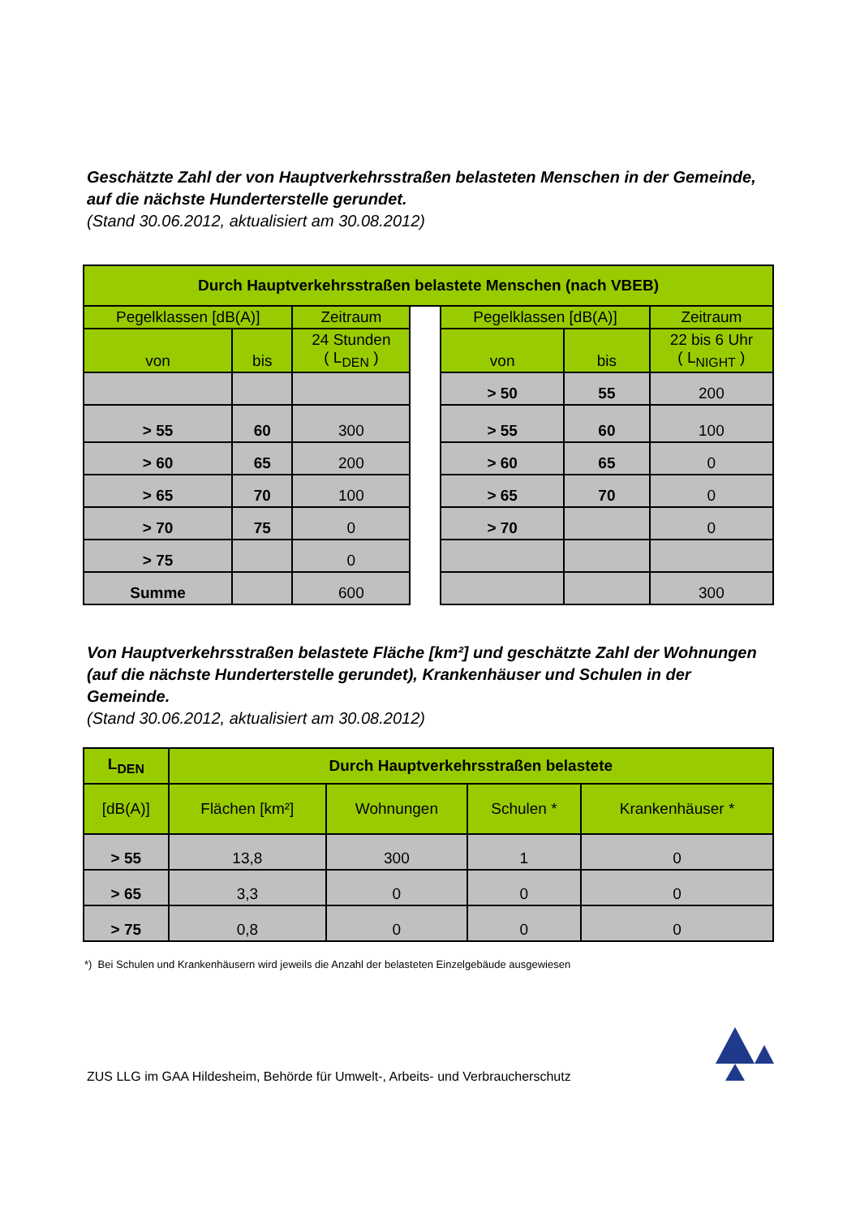Geschätzte Zahl der von Hauptverkehrsstraßen belasteten Menschen in der Gemeinde, auf die nächste Hunderterstelle gerundet.
(Stand 30.06.2012, aktualisiert am 30.08.2012)
| Durch Hauptverkehrsstraßen belastete Menschen (nach VBEB) | | | | | | |
| --- | --- | --- | --- | --- | --- | --- |
| Pegelklassen [dB(A)] | | Zeitraum | | Pegelklassen [dB(A)] | | Zeitraum |
| von | bis | 24 Stunden ( L<sub>DEN</sub> ) | | von | bis | 22 bis 6 Uhr ( L<sub>NIGHT</sub> ) |
| | | | | > 50 | 55 | 200 |
| > 55 | 60 | 300 | | > 55 | 60 | 100 |
| > 60 | 65 | 200 | | > 60 | 65 | 0 |
| > 65 | 70 | 100 | | > 65 | 70 | 0 |
| > 70 | 75 | 0 | | > 70 | | 0 |
| > 75 | | 0 | | | | |
| Summe | | 600 | | | | 300 |
Von Hauptverkehrsstraßen belastete Fläche [km²] und geschätzte Zahl der Wohnungen (auf die nächste Hunderterstelle gerundet), Krankenhäuser und Schulen in der Gemeinde.
(Stand 30.06.2012, aktualisiert am 30.08.2012)
| L<sub>DEN</sub> | Durch Hauptverkehrsstraßen belastete | | | |
| --- | --- | --- | --- | --- |
| [dB(A)] | Flächen [km²] | Wohnungen | Schulen * | Krankenhäuser * |
| > 55 | 13,8 | 300 | 1 | 0 |
| > 65 | 3,3 | 0 | 0 | 0 |
| > 75 | 0,8 | 0 | 0 | 0 |
*) Bei Schulen und Krankenhäusern wird jeweils die Anzahl der belasteten Einzelgebäude ausgewiesen
ZUS LLG im GAA Hildesheim, Behörde für Umwelt-, Arbeits- und Verbraucherschutz